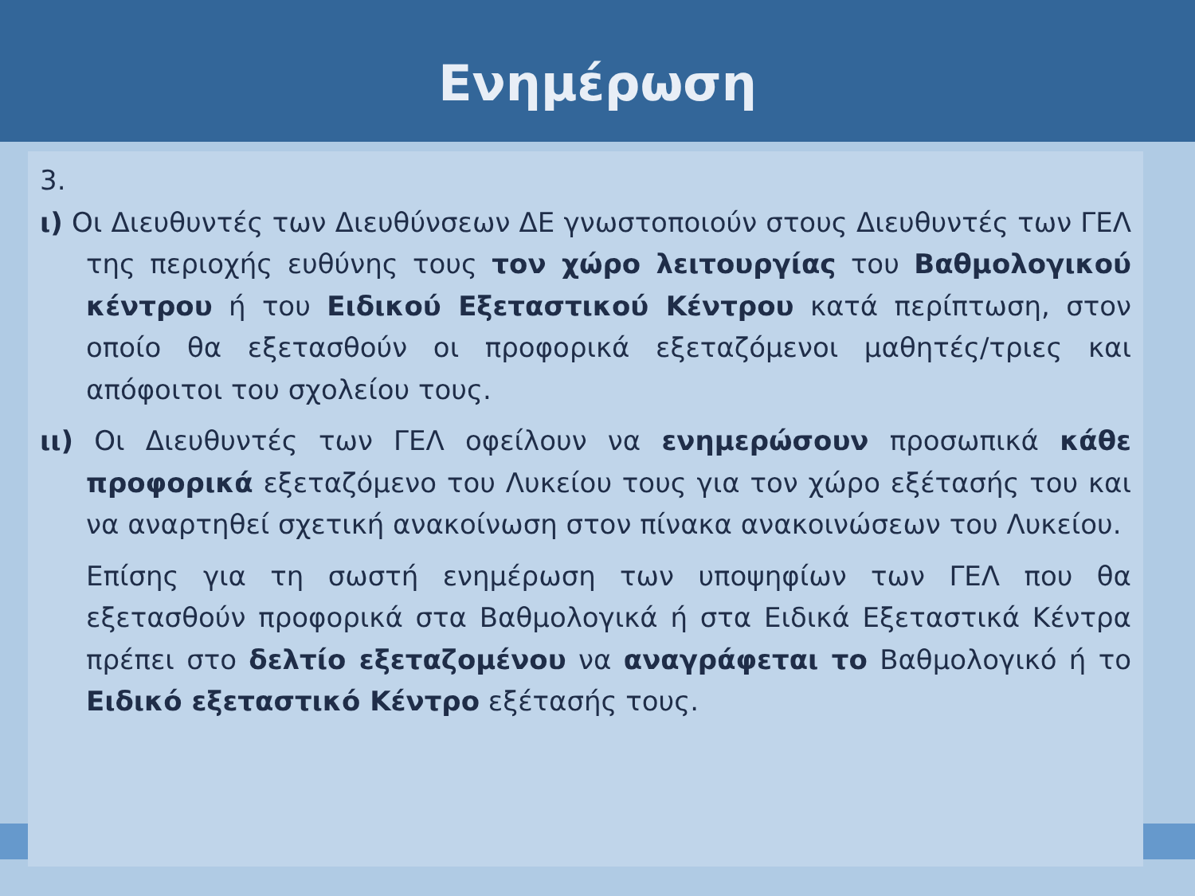Ενημέρωση
3.
ι) Οι Διευθυντές των Διευθύνσεων ΔΕ γνωστοποιούν στους Διευθυντές των ΓΕΛ της περιοχής ευθύνης τους τον χώρο λειτουργίας του Βαθμολογικού κέντρου ή του Ειδικού Εξεταστικού Κέντρου κατά περίπτωση, στον οποίο θα εξετασθούν οι προφορικά εξεταζόμενοι μαθητές/τριες και απόφοιτοι του σχολείου τους.
ιι) Οι Διευθυντές των ΓΕΛ οφείλουν να ενημερώσουν προσωπικά κάθε προφορικά εξεταζόμενο του Λυκείου τους για τον χώρο εξέτασής του και να αναρτηθεί σχετική ανακοίνωση στον πίνακα ανακοινώσεων του Λυκείου.
Επίσης για τη σωστή ενημέρωση των υποψηφίων των ΓΕΛ που θα εξετασθούν προφορικά στα Βαθμολογικά ή στα Ειδικά Εξεταστικά Κέντρα πρέπει στο δελτίο εξεταζομένου να αναγράφεται το Βαθμολογικό ή το Ειδικό εξεταστικό Κέντρο εξέτασής τους.